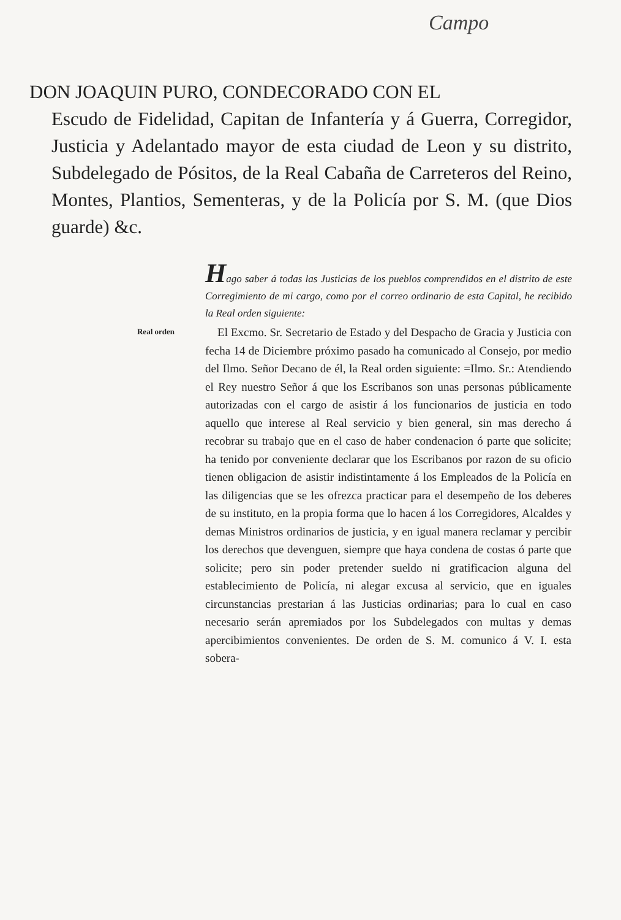Campo
DON JOAQUIN PURO, CONDECORADO CON EL
Escudo de Fidelidad, Capitan de Infantería y á Guerra, Corregidor, Justicia y Adelantado mayor de esta ciudad de Leon y su distrito, Subdelegado de Pósitos, de la Real Cabaña de Carreteros del Reino, Montes, Plantios, Sementeras, y de la Policía por S. M. (que Dios guarde) &c.
Hago saber á todas las Justicias de los pueblos comprendidos en el distrito de este Corregimiento de mi cargo, como por el correo ordinario de esta Capital, he recibido la Real orden siguiente:
Real orden
El Excmo. Sr. Secretario de Estado y del Despacho de Gracia y Justicia con fecha 14 de Diciembre próximo pasado ha comunicado al Consejo, por medio del Ilmo. Señor Decano de él, la Real orden siguiente: =Ilmo. Sr.: Atendiendo el Rey nuestro Señor á que los Escribanos son unas personas públicamente autorizadas con el cargo de asistir á los funcionarios de justicia en todo aquello que interese al Real servicio y bien general, sin mas derecho á recobrar su trabajo que en el caso de haber condenacion ó parte que solicite; ha tenido por conveniente declarar que los Escribanos por razon de su oficio tienen obligacion de asistir indistintamente á los Empleados de la Policía en las diligencias que se les ofrezca practicar para el desempeño de los deberes de su instituto, en la propia forma que lo hacen á los Corregidores, Alcaldes y demas Ministros ordinarios de justicia, y en igual manera reclamar y percibir los derechos que devenguen, siempre que haya condena de costas ó parte que solicite; pero sin poder pretender sueldo ni gratificacion alguna del establecimiento de Policía, ni alegar excusa al servicio, que en iguales circunstancias prestarian á las Justicias ordinarias; para lo cual en caso necesario serán apremiados por los Subdelegados con multas y demas apercibimientos convenientes. De orden de S. M. comunico á V. I. esta sobera-